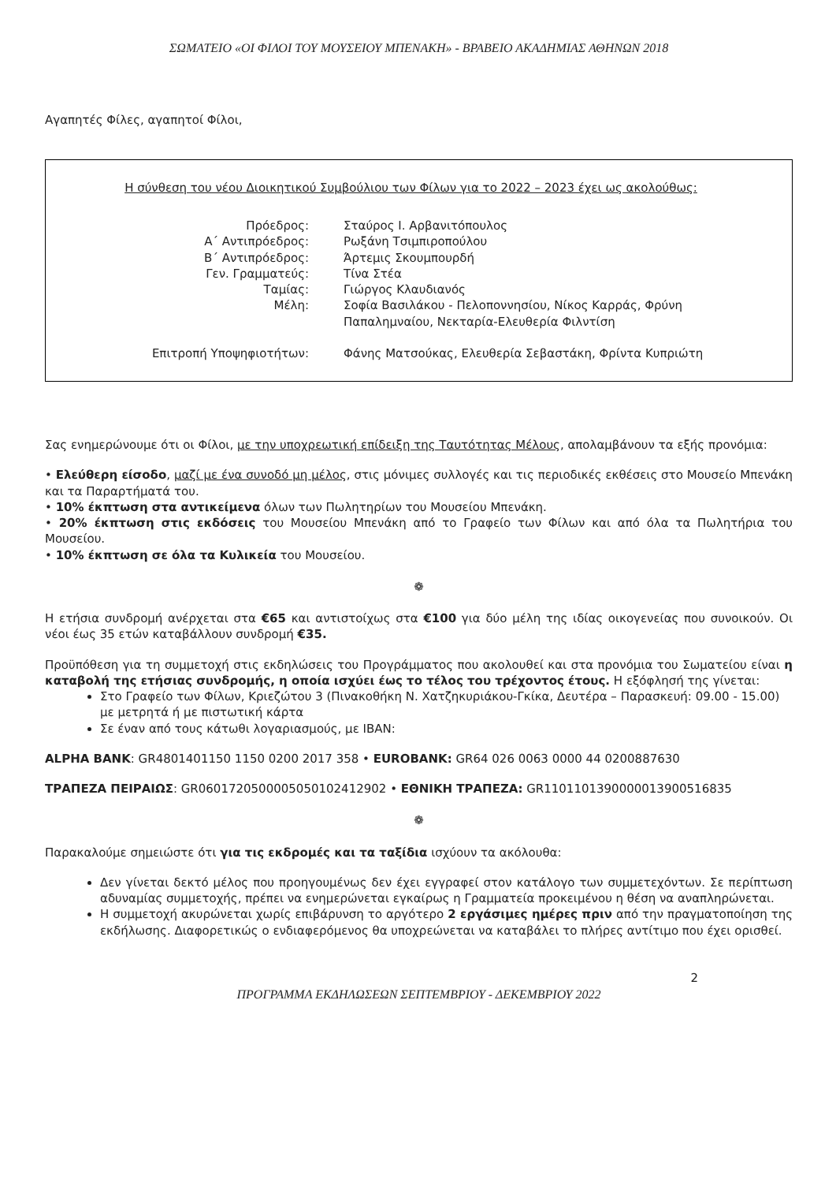ΣΩΜΑΤΕΙΟ «ΟΙ ΦΙΛΟΙ ΤΟΥ ΜΟΥΣΕΙΟΥ ΜΠΕΝΑΚΗ» - ΒΡΑΒΕΙΟ ΑΚΑΔΗΜΙΑΣ ΑΘΗΝΩΝ 2018
Αγαπητές Φίλες, αγαπητοί Φίλοι,
Η σύνθεση του νέου Διοικητικού Συμβούλιου των Φίλων για το 2022 – 2023 έχει ως ακολούθως:
| Πρόεδρος: | Σταύρος Ι. Αρβανιτόπουλος |
| Α΄ Αντιπρόεδρος: | Ρωξάνη Τσιμπιροπούλου |
| Β΄ Αντιπρόεδρος: | Άρτεμις Σκουμπουρδή |
| Γεν. Γραμματεύς: | Τίνα Στέα |
| Ταμίας: | Γιώργος Κλαυδιανός |
| Μέλη: | Σοφία Βασιλάκου - Πελοποννησίου, Νίκος Καρράς, Φρύνη Παπαλημναίου, Νεκταρία-Ελευθερία Φιλντίση |
| Επιτροπή Υποψηφιοτήτων: | Φάνης Ματσούκας, Ελευθερία Σεβαστάκη, Φρίντα Κυπριώτη |
Σας ενημερώνουμε ότι οι Φίλοι, με την υποχρεωτική επίδειξη της Ταυτότητας Μέλους, απολαμβάνουν τα εξής προνόμια:
• Ελεύθερη είσοδο, μαζί με ένα συνοδό μη μέλος, στις μόνιμες συλλογές και τις περιοδικές εκθέσεις στο Μουσείο Μπενάκη και τα Παραρτήματά του.
• 10% έκπτωση στα αντικείμενα όλων των Πωλητηρίων του Μουσείου Μπενάκη.
• 20% έκπτωση στις εκδόσεις του Μουσείου Μπενάκη από το Γραφείο των Φίλων και από όλα τα Πωλητήρια του Μουσείου.
• 10% έκπτωση σε όλα τα Κυλικεία του Μουσείου.
❁
Η ετήσια συνδρομή ανέρχεται στα €65 και αντιστοίχως στα €100 για δύο μέλη της ιδίας οικογενείας που συνοικούν. Οι νέοι έως 35 ετών καταβάλλουν συνδρομή €35.
Προϋπόθεση για τη συμμετοχή στις εκδηλώσεις του Προγράμματος που ακολουθεί και στα προνόμια του Σωματείου είναι η καταβολή της ετήσιας συνδρομής, η οποία ισχύει έως το τέλος του τρέχοντος έτους. Η εξόφλησή της γίνεται:
Στο Γραφείο των Φίλων, Κριεζώτου 3 (Πινακοθήκη Ν. Χατζηκυριάκου-Γκίκα, Δευτέρα – Παρασκευή: 09.00 - 15.00) με μετρητά ή με πιστωτική κάρτα
Σε έναν από τους κάτωθι λογαριασμούς, με IBAN:
ALPHA BANK: GR4801401150 1150 0200 2017 358 • EUROBANK: GR64 026 0063 0000 44 0200887630
ΤΡΑΠΕΖΑ ΠΕΙΡΑΙΩΣ: GR0601720500005050102412902 • ΕΘΝΙΚΗ ΤΡΑΠΕΖΑ: GR1101101390000013900516835
❁
Παρακαλούμε σημειώστε ότι για τις εκδρομές και τα ταξίδια ισχύουν τα ακόλουθα:
Δεν γίνεται δεκτό μέλος που προηγουμένως δεν έχει εγγραφεί στον κατάλογο των συμμετεχόντων. Σε περίπτωση αδυναμίας συμμετοχής, πρέπει να ενημερώνεται εγκαίρως η Γραμματεία προκειμένου η θέση να αναπληρώνεται.
Η συμμετοχή ακυρώνεται χωρίς επιβάρυνση το αργότερο 2 εργάσιμες ημέρες πριν από την πραγματοποίηση της εκδήλωσης. Διαφορετικώς ο ενδιαφερόμενος θα υποχρεώνεται να καταβάλει το πλήρες αντίτιμο που έχει ορισθεί.
2
ΠΡΟΓΡΑΜΜΑ ΕΚΔΗΛΩΣΕΩΝ ΣΕΠΤΕΜΒΡΙΟΥ - ΔΕΚΕΜΒΡΙΟΥ 2022